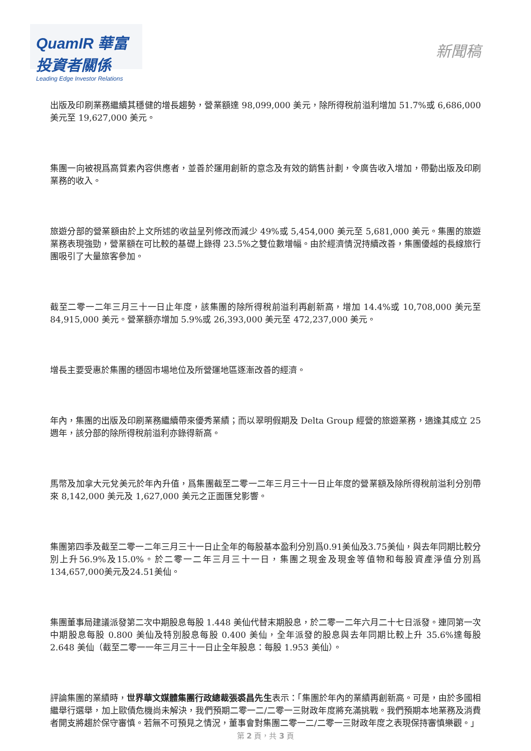QuamIR 華富投資者關係
Leading Edge Investor Relations
新聞稿
出版及印刷業務繼續其穩健的增長趨勢，營業額達 98,099,000 美元，除所得稅前溢利增加 51.7%或 6,686,000 美元至 19,627,000 美元。
集團一向被視爲高質素內容供應者，並善於運用創新的意念及有效的銷售計劃，令廣告收入增加，帶動出版及印刷業務的收入。
旅遊分部的營業額由於上文所述的收益呈列修改而減少 49%或 5,454,000 美元至 5,681,000 美元。集團的旅遊業務表現強勁，營業額在可比較的基礎上錄得 23.5%之雙位數增幅。由於經濟情況持續改善，集團優越的長線旅行團吸引了大量旅客參加。
截至二零一二年三月三十一日止年度，該集團的除所得稅前溢利再創新高，增加 14.4%或 10,708,000 美元至 84,915,000 美元。營業額亦增加 5.9%或 26,393,000 美元至 472,237,000 美元。
增長主要受惠於集團的穩固市場地位及所營運地區逐漸改善的經濟。
年內，集團的出版及印刷業務繼續帶來優秀業績；而以翠明假期及 Delta Group 經營的旅遊業務，適逢其成立 25 週年，該分部的除所得稅前溢利亦錄得新高。
馬幣及加拿大元兌美元於年內升值，爲集團截至二零一二年三月三十一日止年度的營業額及除所得稅前溢利分別帶來 8,142,000 美元及 1,627,000 美元之正面匯兌影響。
集團第四季及截至二零一二年三月三十一日止全年的每股基本盈利分別爲0.91美仙及3.75美仙，與去年同期比較分別上升56.9%及15.0%。於二零一二年三月三十一日，集團之現金及現金等值物和每股資產淨值分別爲134,657,000美元及24.51美仙。
集團董事局建議派發第二次中期股息每股 1.448 美仙代替末期股息，於二零一二年六月二十七日派發。連同第一次中期股息每股 0.800 美仙及特別股息每股 0.400 美仙，全年派發的股息與去年同期比較上升 35.6%達每股 2.648 美仙（截至二零一一年三月三十一日止全年股息：每股 1.953 美仙）。
評論集團的業績時，世界華文媒體集團行政總裁張裘昌先生表示：「集團於年內的業績再創新高。可是，由於多國相繼舉行選舉，加上歐債危機尚未解決，我們預期二零一二/二零一三財政年度將充滿挑戰。我們預期本地業務及消費者開支將趨於保守審慎。若無不可預見之情況，董事會對集團二零一二/二零一三財政年度之表現保持審慎樂觀。」
第 2 頁，共 3 頁